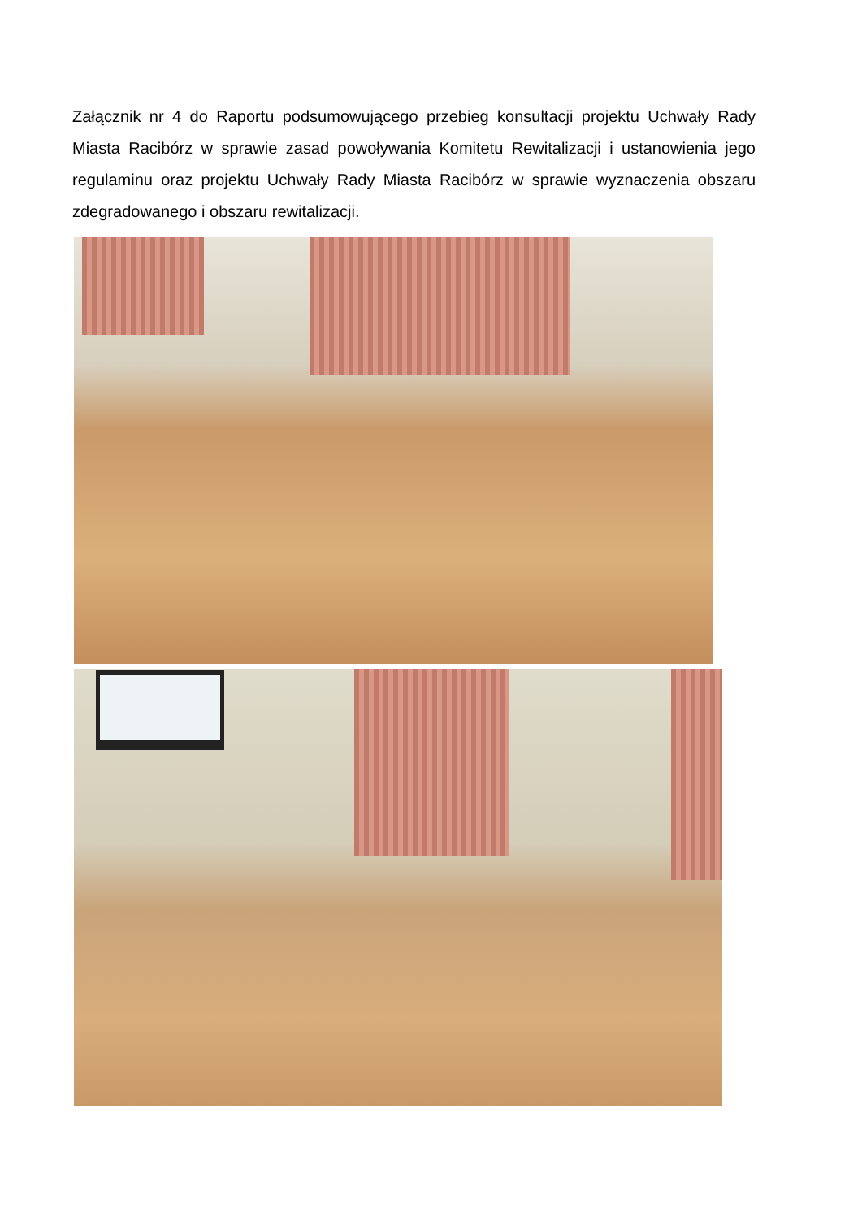Załącznik nr 4 do Raportu podsumowującego przebieg konsultacji projektu Uchwały Rady Miasta Racibórz w sprawie zasad powoływania Komitetu Rewitalizacji i ustanowienia jego regulaminu oraz projektu Uchwały Rady Miasta Racibórz w sprawie wyznaczenia obszaru zdegradowanego i obszaru rewitalizacji.